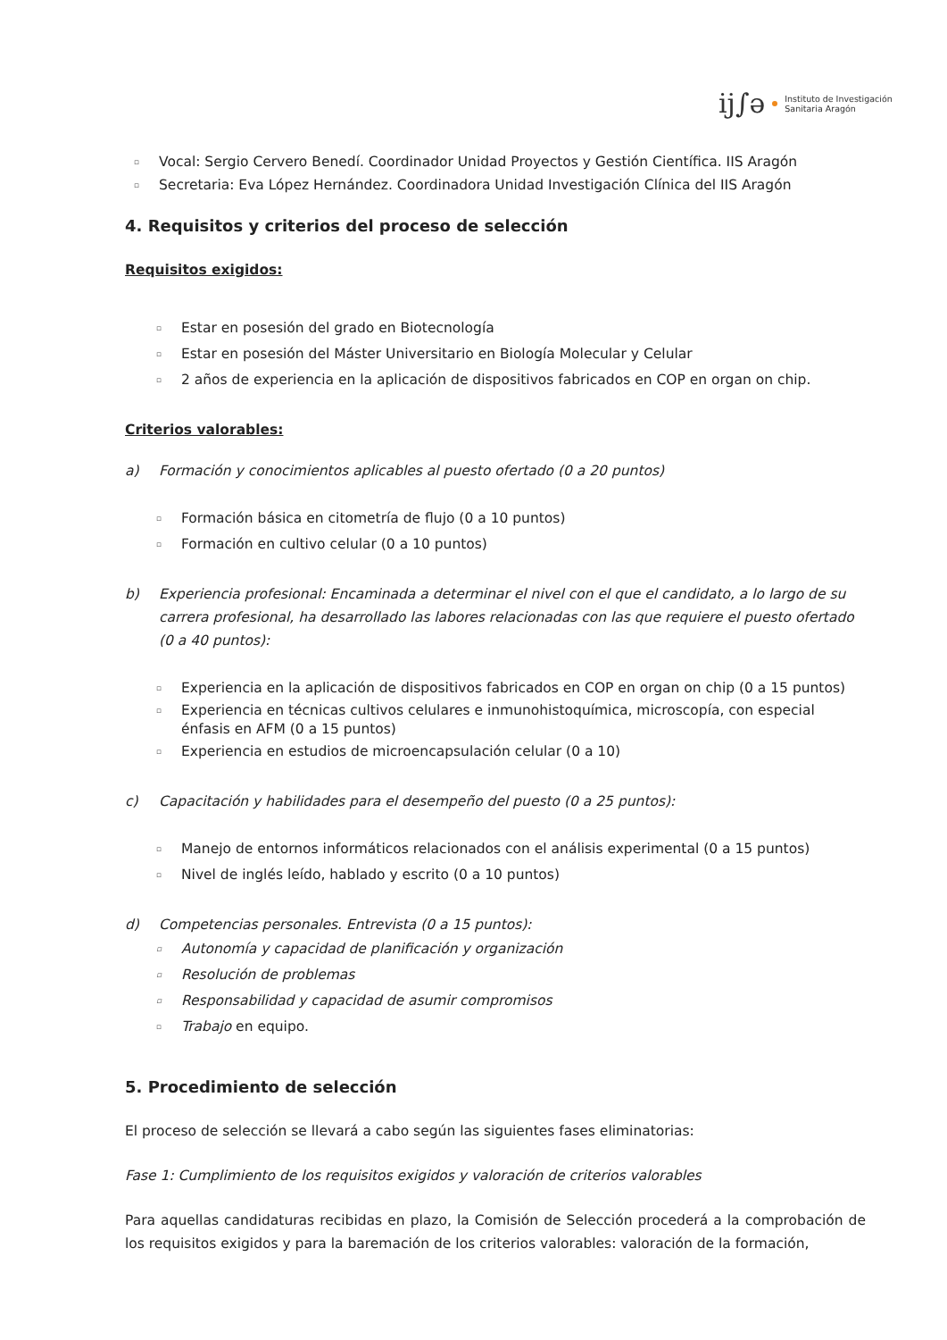ij∫ə Instituto de Investigación
Sanitaria Aragón
▫ Vocal: Sergio Cervero Benedí. Coordinador Unidad Proyectos y Gestión Científica. IIS Aragón
▫ Secretaria: Eva López Hernández. Coordinadora Unidad Investigación Clínica del IIS Aragón
4. Requisitos y criterios del proceso de selección
Requisitos exigidos:
▫ Estar en posesión del grado en Biotecnología
▫ Estar en posesión del Máster Universitario en Biología Molecular y Celular
▫ 2 años de experiencia en la aplicación de dispositivos fabricados en COP en organ on chip.
Criterios valorables:
a) Formación y conocimientos aplicables al puesto ofertado (0 a 20 puntos)
▫ Formación básica en citometría de flujo (0 a 10 puntos)
▫ Formación en cultivo celular (0 a 10 puntos)
b) Experiencia profesional: Encaminada a determinar el nivel con el que el candidato, a lo largo de su carrera profesional, ha desarrollado las labores relacionadas con las que requiere el puesto ofertado (0 a 40 puntos):
▫ Experiencia en la aplicación de dispositivos fabricados en COP en organ on chip (0 a 15 puntos)
▫ Experiencia en técnicas cultivos celulares e inmunohistoquímica, microscopía, con especial énfasis en AFM (0 a 15 puntos)
▫ Experiencia en estudios de microencapsulación celular (0 a 10)
c) Capacitación y habilidades para el desempeño del puesto (0 a 25 puntos):
▫ Manejo de entornos informáticos relacionados con el análisis experimental (0 a 15 puntos)
▫ Nivel de inglés leído, hablado y escrito (0 a 10 puntos)
d) Competencias personales. Entrevista (0 a 15 puntos):
▫ Autonomía y capacidad de planificación y organización
▫ Resolución de problemas
▫ Responsabilidad y capacidad de asumir compromisos
▫ Trabajo en equipo.
5. Procedimiento de selección
El proceso de selección se llevará a cabo según las siguientes fases eliminatorias:
Fase 1: Cumplimiento de los requisitos exigidos y valoración de criterios valorables
Para aquellas candidaturas recibidas en plazo, la Comisión de Selección procederá a la comprobación de los requisitos exigidos y para la baremación de los criterios valorables: valoración de la formación,